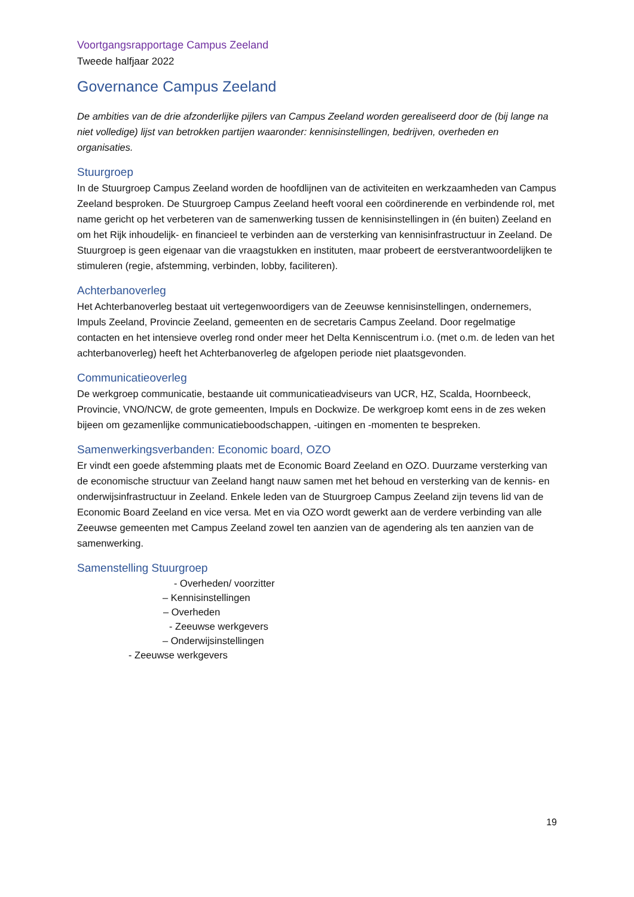Voortgangsrapportage Campus Zeeland
Tweede halfjaar 2022
Governance Campus Zeeland
De ambities van de drie afzonderlijke pijlers van Campus Zeeland worden gerealiseerd door de (bij lange na niet volledige) lijst van betrokken partijen waaronder: kennisinstellingen, bedrijven, overheden en organisaties.
Stuurgroep
In de Stuurgroep Campus Zeeland worden de hoofdlijnen van de activiteiten en werkzaamheden van Campus Zeeland besproken. De Stuurgroep Campus Zeeland heeft vooral een coördinerende en verbindende rol, met name gericht op het verbeteren van de samenwerking tussen de kennisinstellingen in (én buiten) Zeeland en om het Rijk inhoudelijk- en financieel te verbinden aan de versterking van kennisinfrastructuur in Zeeland. De Stuurgroep is geen eigenaar van die vraagstukken en instituten, maar probeert de eerstverantwoordelijken te stimuleren (regie, afstemming, verbinden, lobby, faciliteren).
Achterbanoverleg
Het Achterbanoverleg bestaat uit vertegenwoordigers van de Zeeuwse kennisinstellingen, ondernemers, Impuls Zeeland, Provincie Zeeland, gemeenten en de secretaris Campus Zeeland. Door regelmatige contacten en het intensieve overleg rond onder meer het Delta Kenniscentrum i.o. (met o.m. de leden van het achterbanoverleg) heeft het Achterbanoverleg de afgelopen periode niet plaatsgevonden.
Communicatieoverleg
De werkgroep communicatie, bestaande uit communicatieadviseurs van UCR, HZ, Scalda, Hoornbeeck, Provincie, VNO/NCW, de grote gemeenten, Impuls en Dockwize. De werkgroep komt eens in de zes weken bijeen om gezamenlijke communicatieboodschappen, -uitingen en -momenten te bespreken.
Samenwerkingsverbanden: Economic board, OZO
Er vindt een goede afstemming plaats met de Economic Board Zeeland en OZO. Duurzame versterking van de economische structuur van Zeeland hangt nauw samen met het behoud en versterking van de kennis- en onderwijsinfrastructuur in Zeeland. Enkele leden van de Stuurgroep Campus Zeeland zijn tevens lid van de Economic Board Zeeland en vice versa. Met en via OZO wordt gewerkt aan de verdere verbinding van alle Zeeuwse gemeenten met Campus Zeeland zowel ten aanzien van de agendering als ten aanzien van de samenwerking.
Samenstelling Stuurgroep
- Overheden/ voorzitter
– Kennisinstellingen
– Overheden
- Zeeuwse werkgevers
– Onderwijsinstellingen
- Zeeuwse werkgevers
19